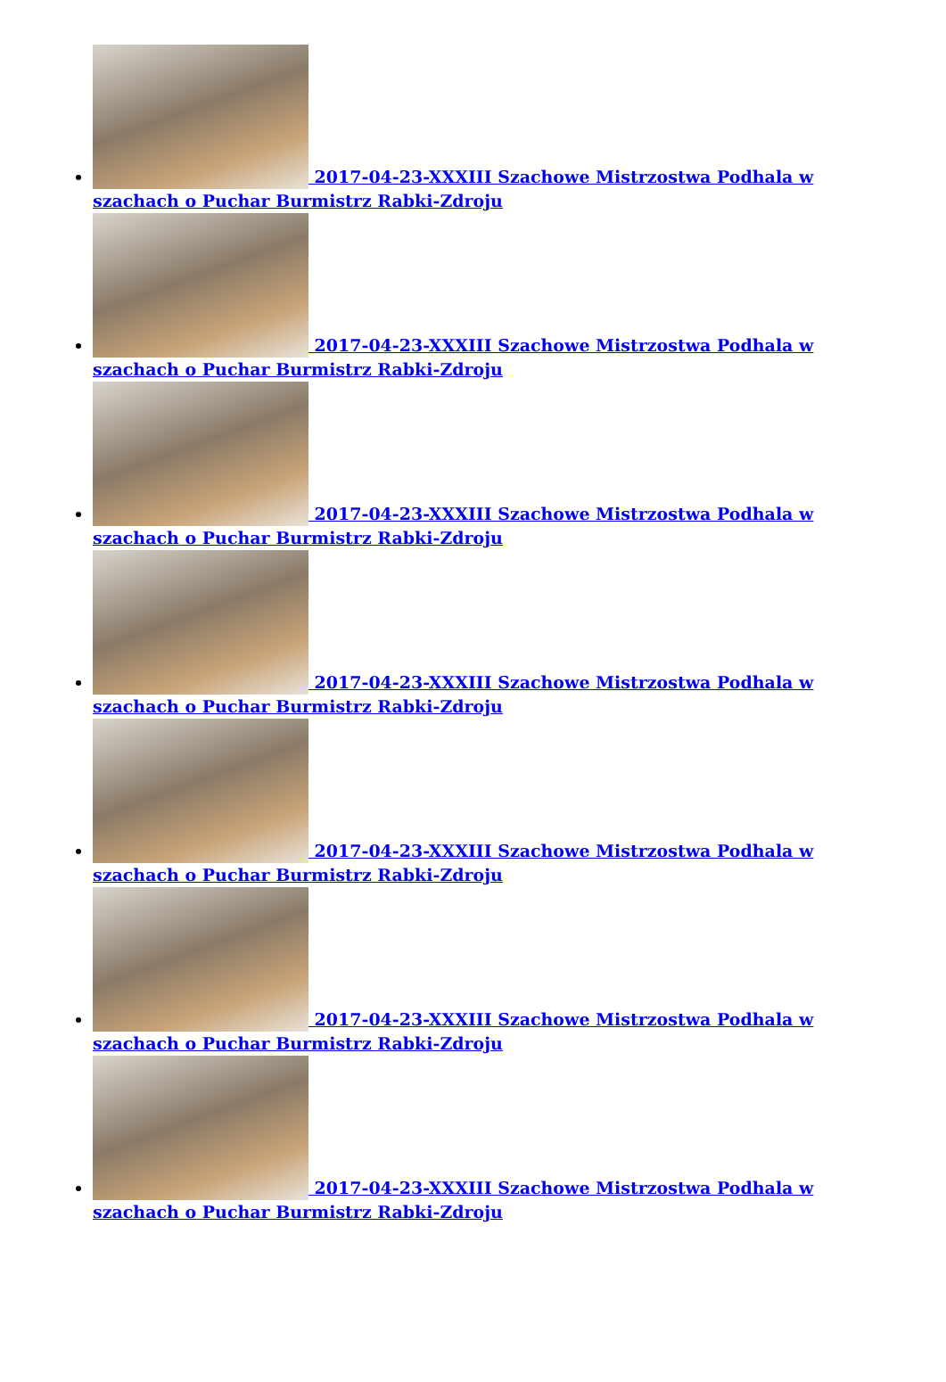2017-04-23-XXXIII Szachowe Mistrzostwa Podhala w szachach o Puchar Burmistrz Rabki-Zdroju
2017-04-23-XXXIII Szachowe Mistrzostwa Podhala w szachach o Puchar Burmistrz Rabki-Zdroju
2017-04-23-XXXIII Szachowe Mistrzostwa Podhala w szachach o Puchar Burmistrz Rabki-Zdroju
2017-04-23-XXXIII Szachowe Mistrzostwa Podhala w szachach o Puchar Burmistrz Rabki-Zdroju
2017-04-23-XXXIII Szachowe Mistrzostwa Podhala w szachach o Puchar Burmistrz Rabki-Zdroju
2017-04-23-XXXIII Szachowe Mistrzostwa Podhala w szachach o Puchar Burmistrz Rabki-Zdroju
2017-04-23-XXXIII Szachowe Mistrzostwa Podhala w szachach o Puchar Burmistrz Rabki-Zdroju